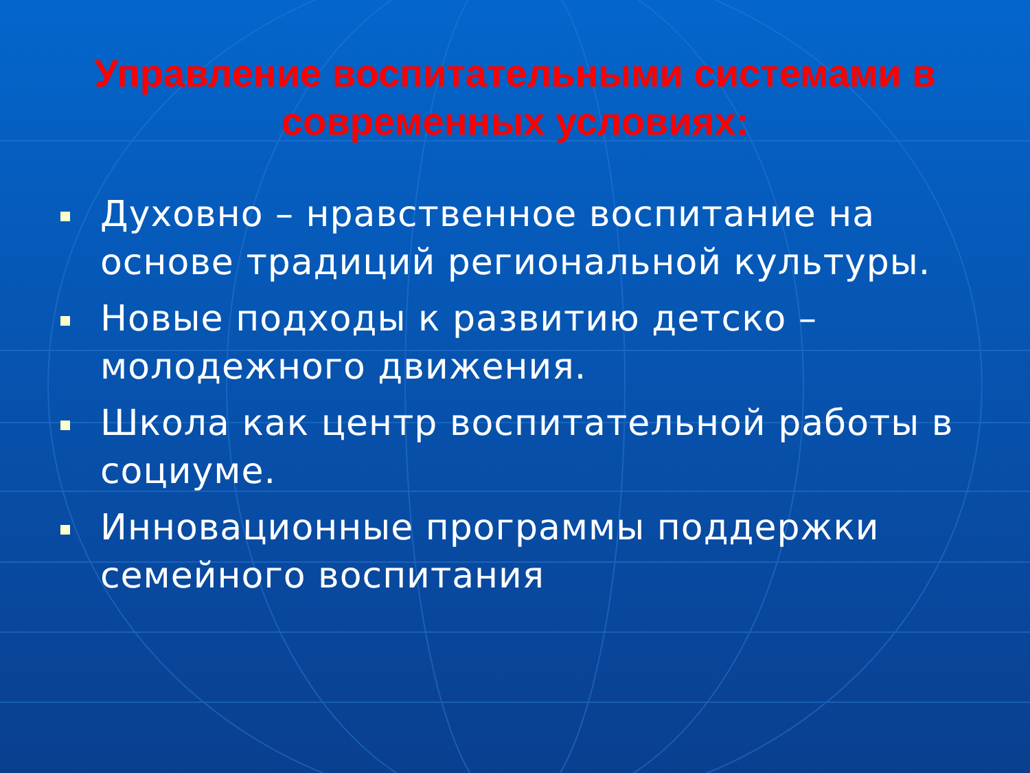Управление воспитательными системами в современных условиях:
Духовно – нравственное воспитание на основе традиций региональной культуры.
Новые подходы к развитию детско – молодежного движения.
Школа как центр воспитательной работы в социуме.
Инновационные программы поддержки семейного воспитания